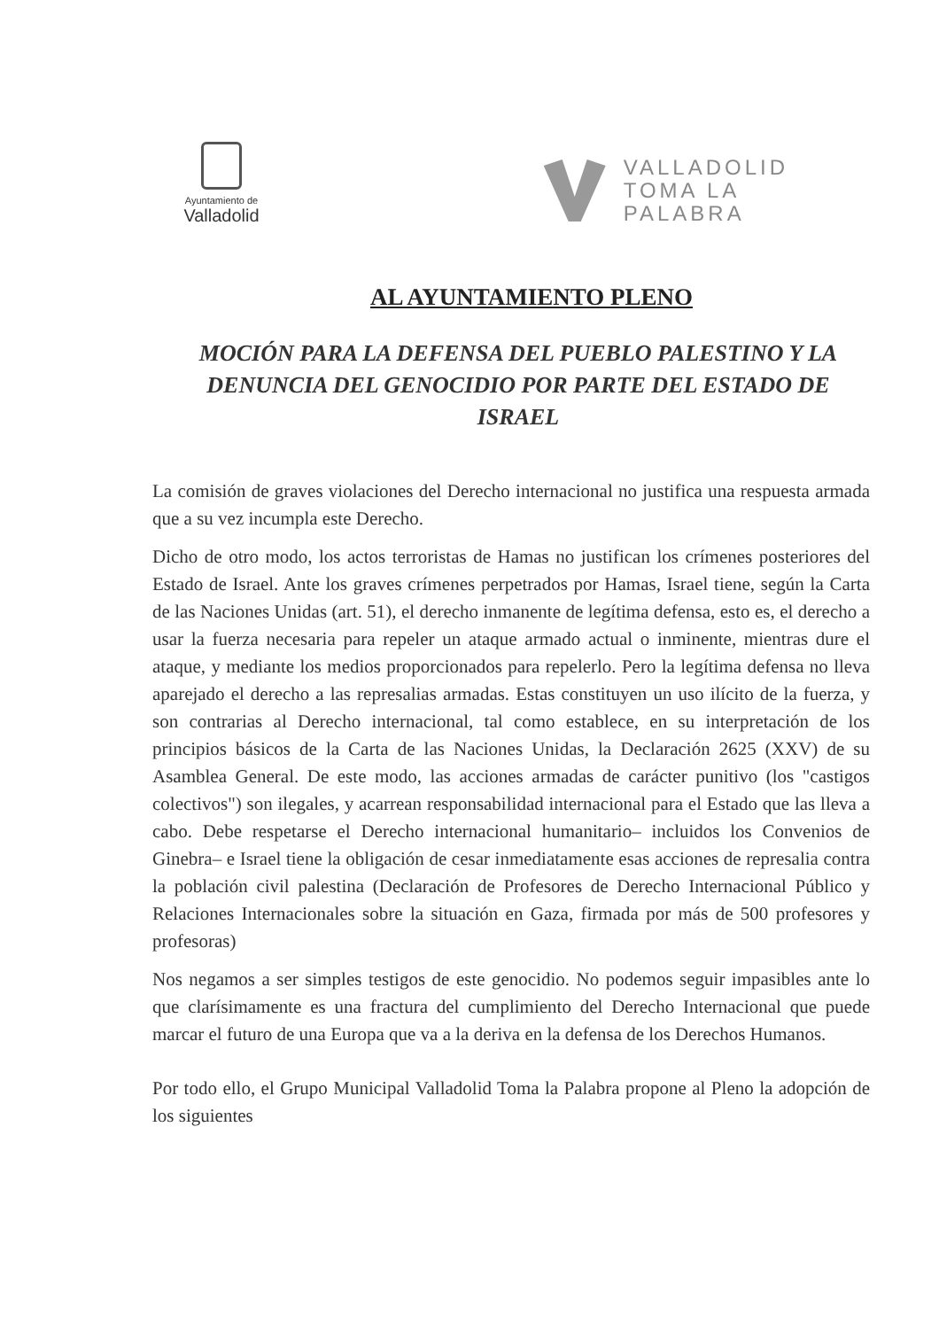Ayuntamiento de
Valladolid
VALLADOLID
TOMA LA
PALABRA
AL AYUNTAMIENTO PLENO
MOCIÓN PARA LA DEFENSA DEL PUEBLO PALESTINO Y LA DENUNCIA DEL GENOCIDIO POR PARTE DEL ESTADO DE ISRAEL
La comisión de graves violaciones del Derecho internacional no justifica una respuesta armada que a su vez incumpla este Derecho.
Dicho de otro modo, los actos terroristas de Hamas no justifican los crímenes posteriores del Estado de Israel. Ante los graves crímenes perpetrados por Hamas, Israel tiene, según la Carta de las Naciones Unidas (art. 51), el derecho inmanente de legítima defensa, esto es, el derecho a usar la fuerza necesaria para repeler un ataque armado actual o inminente, mientras dure el ataque, y mediante los medios proporcionados para repelerlo. Pero la legítima defensa no lleva aparejado el derecho a las represalias armadas. Estas constituyen un uso ilícito de la fuerza, y son contrarias al Derecho internacional, tal como establece, en su interpretación de los principios básicos de la Carta de las Naciones Unidas, la Declaración 2625 (XXV) de su Asamblea General. De este modo, las acciones armadas de carácter punitivo (los "castigos colectivos") son ilegales, y acarrean responsabilidad internacional para el Estado que las lleva a cabo. Debe respetarse el Derecho internacional humanitario– incluidos los Convenios de Ginebra– e Israel tiene la obligación de cesar inmediatamente esas acciones de represalia contra la población civil palestina (Declaración de Profesores de Derecho Internacional Público y Relaciones Internacionales sobre la situación en Gaza, firmada por más de 500 profesores y profesoras)
Nos negamos a ser simples testigos de este genocidio. No podemos seguir impasibles ante lo que clarísimamente es una fractura del cumplimiento del Derecho Internacional que puede marcar el futuro de una Europa que va a la deriva en la defensa de los Derechos Humanos.
Por todo ello, el Grupo Municipal Valladolid Toma la Palabra propone al Pleno la adopción de los siguientes